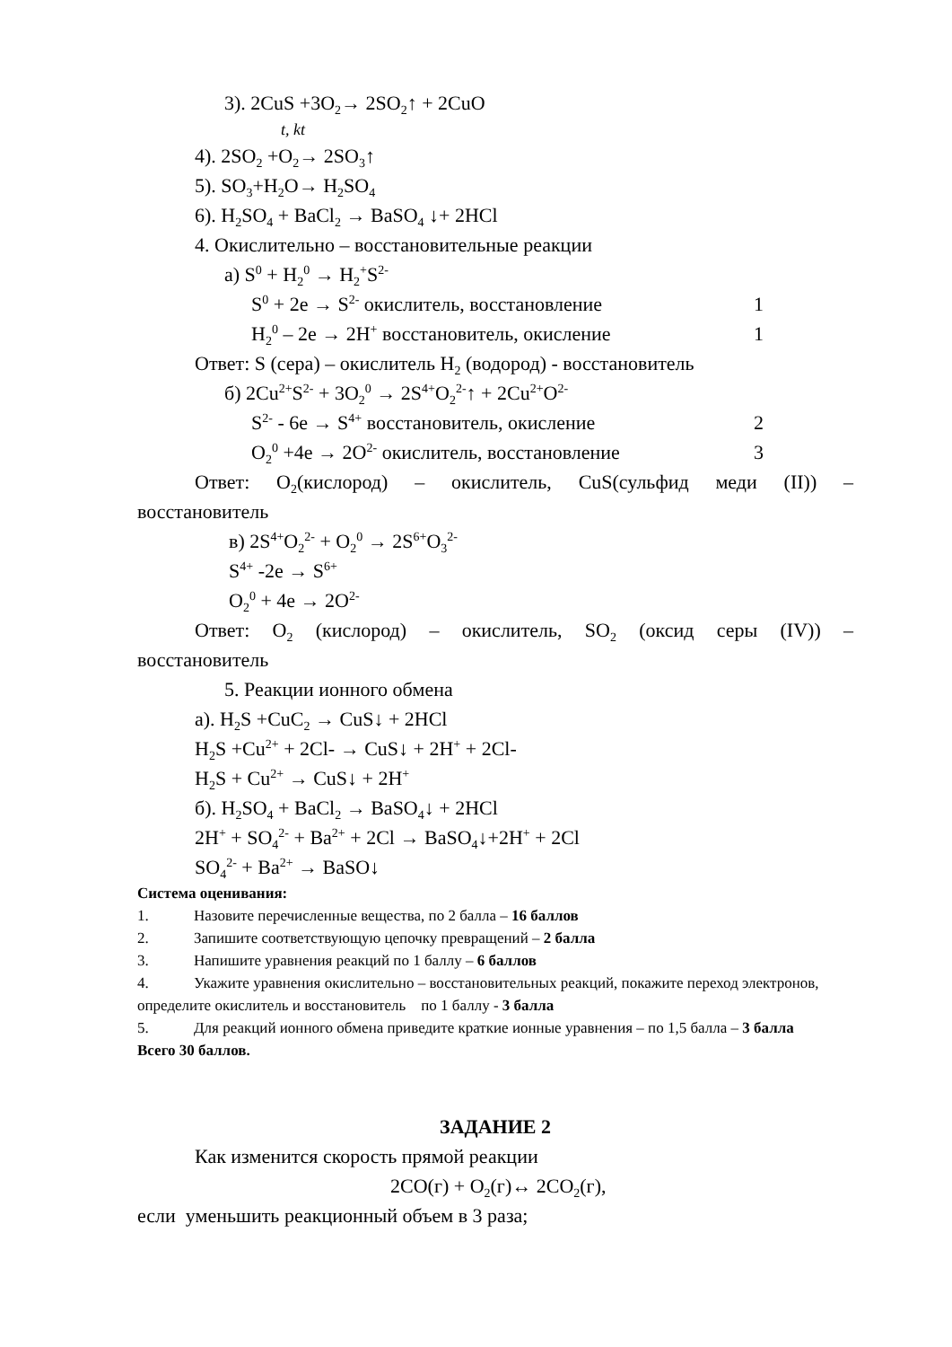3). 2CuS +3O<sub>2</sub>→ 2SO<sub>2</sub>↑ + 2CuO
t, kt
4). 2SO<sub>2</sub> +O<sub>2</sub>→ 2SO<sub>3</sub>↑
5). SO<sub>3</sub>+H<sub>2</sub>O→ H<sub>2</sub>SO<sub>4</sub>
6). H<sub>2</sub>SO<sub>4</sub> + BaCl<sub>2</sub> → BaSO<sub>4</sub> ↓+ 2HCl
4. Окислительно – восстановительные реакции
а) S<sup>0</sup> + H<sub>2</sub><sup>0</sup> → H<sub>2</sub><sup>+</sup>S<sup>2-</sup>
S<sup>0</sup> + 2e → S<sup>2-</sup> окислитель, восстановление 1
H<sub>2</sub><sup>0</sup> – 2e → 2H<sup>+</sup> восстановитель, окисление 1
Ответ: S (сера) – окислитель H<sub>2</sub> (водород) - восстановитель
б) 2Cu<sup>2+</sup>S<sup>2-</sup> + 3O<sub>2</sub><sup>0</sup> → 2S<sup>4+</sup>O<sub>2</sub><sup>2-</sup>↑ + 2Cu<sup>2+</sup>O<sup>2-</sup>
S<sup>2-</sup> - 6e → S<sup>4+</sup> восстановитель, окисление 2
O<sub>2</sub><sup>0</sup> +4e → 2O<sup>2-</sup> окислитель, восстановление 3
Ответ: O<sub>2</sub>(кислород) – окислитель, CuS(сульфид меди (II)) –
восстановитель
в) 2S<sup>4+</sup>O<sub>2</sub><sup>2-</sup> + O<sub>2</sub><sup>0</sup> → 2S<sup>6+</sup>O<sub>3</sub><sup>2-</sup>
S<sup>4+</sup> -2e → S<sup>6+</sup>
O<sub>2</sub><sup>0</sup> + 4e → 2O<sup>2-</sup>
Ответ: O<sub>2</sub> (кислород) – окислитель, SO<sub>2</sub> (оксид серы (IV)) –
восстановитель
5. Реакции ионного обмена
а). H<sub>2</sub>S +CuC<sub>2</sub> → CuS↓ + 2HCl
H<sub>2</sub>S +Cu<sup>2+</sup> + 2Cl- → CuS↓ + 2H<sup>+</sup> + 2Cl-
H<sub>2</sub>S + Cu<sup>2+</sup> → CuS↓ + 2H<sup>+</sup>
б). H<sub>2</sub>SO<sub>4</sub> + BaCl<sub>2</sub> → BaSO<sub>4</sub>↓ + 2HCl
2H<sup>+</sup> + SO<sub>4</sub><sup>2-</sup> + Ba<sup>2+</sup> + 2Cl → BaSO<sub>4</sub>↓+2H<sup>+</sup> + 2Cl
SO<sub>4</sub><sup>2-</sup> + Ba<sup>2+</sup> → BaSO↓
Система оценивания:
1. Назовите перечисленные вещества, по 2 балла – 16 баллов
2. Запишите соответствующую цепочку превращений – 2 балла
3. Напишите уравнения реакций по 1 баллу – 6 баллов
4. Укажите уравнения окислительно – восстановительных реакций, покажите переход электронов, определите окислитель и восстановитель по 1 баллу - 3 балла
5. Для реакций ионного обмена приведите краткие ионные уравнения – по 1,5 балла – 3 балла
Всего 30 баллов.
ЗАДАНИЕ 2
Как изменится скорость прямой реакции
2CO(г) + O<sub>2</sub>(г)↔ 2CO<sub>2</sub>(г),
если уменьшить реакционный объем в 3 раза;